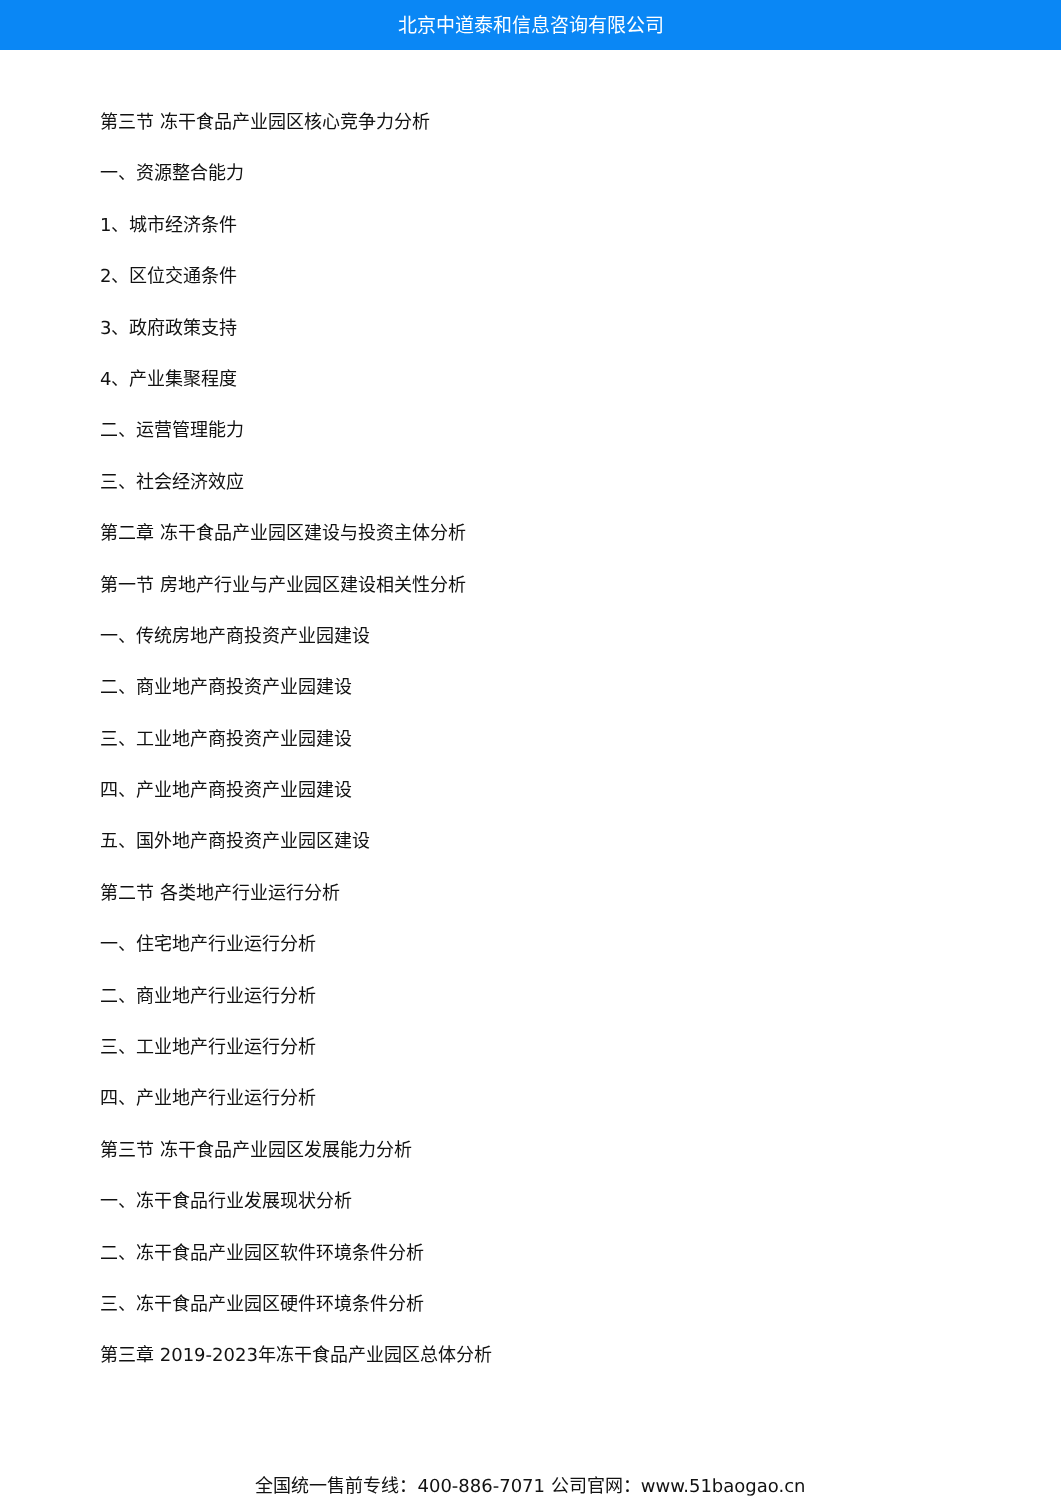北京中道泰和信息咨询有限公司
第三节 冻干食品产业园区核心竞争力分析
一、资源整合能力
1、城市经济条件
2、区位交通条件
3、政府政策支持
4、产业集聚程度
二、运营管理能力
三、社会经济效应
第二章 冻干食品产业园区建设与投资主体分析
第一节 房地产行业与产业园区建设相关性分析
一、传统房地产商投资产业园建设
二、商业地产商投资产业园建设
三、工业地产商投资产业园建设
四、产业地产商投资产业园建设
五、国外地产商投资产业园区建设
第二节 各类地产行业运行分析
一、住宅地产行业运行分析
二、商业地产行业运行分析
三、工业地产行业运行分析
四、产业地产行业运行分析
第三节 冻干食品产业园区发展能力分析
一、冻干食品行业发展现状分析
二、冻干食品产业园区软件环境条件分析
三、冻干食品产业园区硬件环境条件分析
第三章 2019-2023年冻干食品产业园区总体分析
全国统一售前专线：400-886-7071 公司官网：www.51baogao.cn